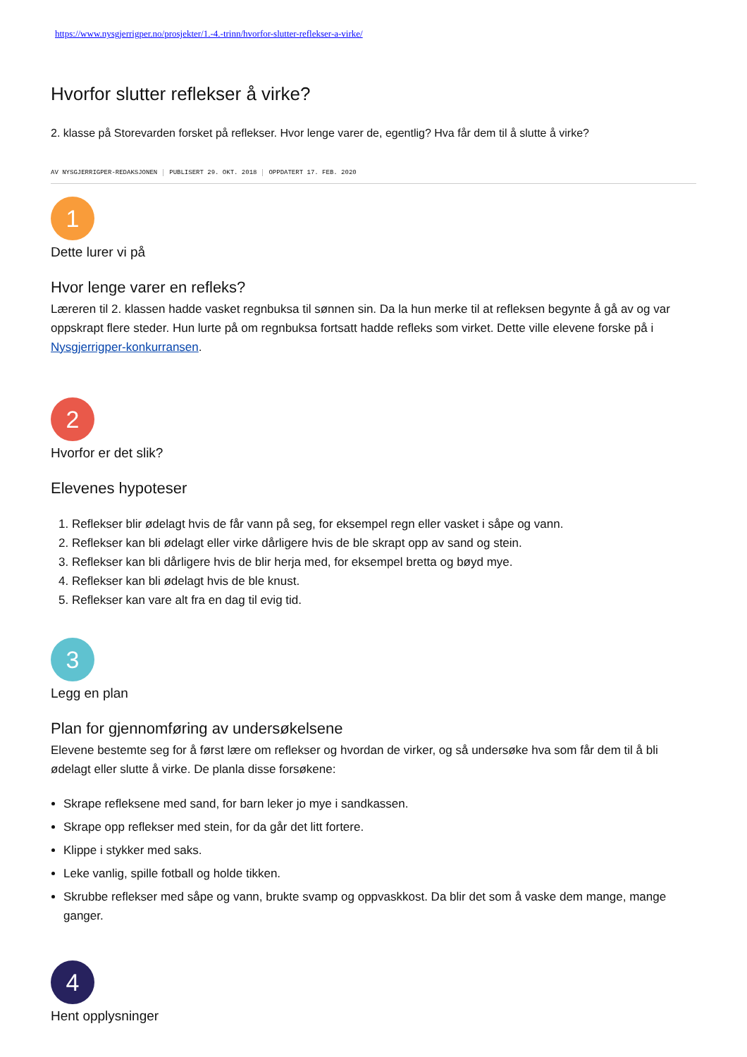https://www.nysgjerrigper.no/prosjekter/1.-4.-trinn/hvorfor-slutter-reflekser-a-virke/
Hvorfor slutter reflekser å virke?
2. klasse på Storevarden forsket på reflekser. Hvor lenge varer de, egentlig? Hva får dem til å slutte å virke?
AV NYSGJERRIGPER-REDAKSJONEN PUBLISERT 29. OKT. 2018 OPPDATERT 17. FEB. 2020
1
Dette lurer vi på
Hvor lenge varer en refleks?
Læreren til 2. klassen hadde vasket regnbuksa til sønnen sin. Da la hun merke til at refleksen begynte å gå av og var oppskrapt flere steder. Hun lurte på om regnbuksa fortsatt hadde refleks som virket. Dette ville elevene forske på i Nysgjerrigper-konkurransen.
2
Hvorfor er det slik?
Elevenes hypoteser
1. Reflekser blir ødelagt hvis de får vann på seg, for eksempel regn eller vasket i såpe og vann.
2. Reflekser kan bli ødelagt eller virke dårligere hvis de ble skrapt opp av sand og stein.
3. Reflekser kan bli dårligere hvis de blir herja med, for eksempel bretta og bøyd mye.
4. Reflekser kan bli ødelagt hvis de ble knust.
5. Reflekser kan vare alt fra en dag til evig tid.
3
Legg en plan
Plan for gjennomføring av undersøkelsene
Elevene bestemte seg for å først lære om reflekser og hvordan de virker, og så undersøke hva som får dem til å bli ødelagt eller slutte å virke. De planla disse forsøkene:
Skrape refleksene med sand, for barn leker jo mye i sandkassen.
Skrape opp reflekser med stein, for da går det litt fortere.
Klippe i stykker med saks.
Leke vanlig, spille fotball og holde tikken.
Skrubbe reflekser med såpe og vann, brukte svamp og oppvaskkost. Da blir det som å vaske dem mange, mange ganger.
4
Hent opplysninger